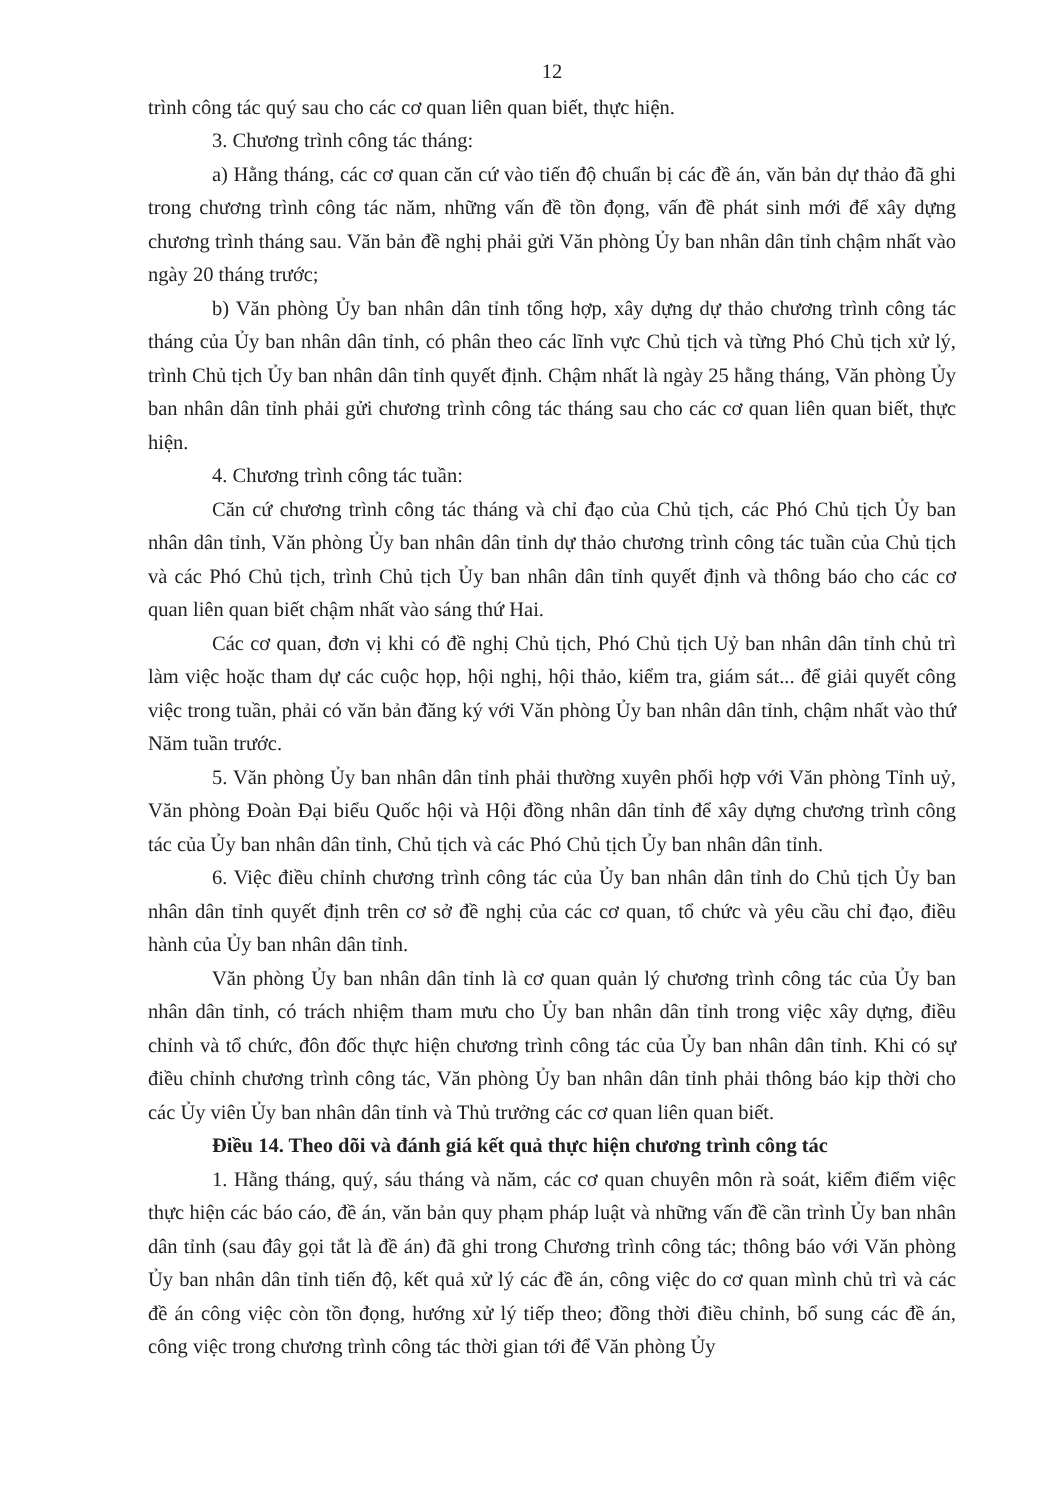12
trình công tác quý sau cho các cơ quan liên quan biết, thực hiện.
3. Chương trình công tác tháng:
a) Hằng tháng, các cơ quan căn cứ vào tiến độ chuẩn bị các đề án, văn bản dự thảo đã ghi trong chương trình công tác năm, những vấn đề tồn đọng, vấn đề phát sinh mới để xây dựng chương trình tháng sau. Văn bản đề nghị phải gửi Văn phòng Ủy ban nhân dân tỉnh chậm nhất vào ngày 20 tháng trước;
b) Văn phòng Ủy ban nhân dân tỉnh tổng hợp, xây dựng dự thảo chương trình công tác tháng của Ủy ban nhân dân tỉnh, có phân theo các lĩnh vực Chủ tịch và từng Phó Chủ tịch xử lý, trình Chủ tịch Ủy ban nhân dân tỉnh quyết định. Chậm nhất là ngày 25 hằng tháng, Văn phòng Ủy ban nhân dân tỉnh phải gửi chương trình công tác tháng sau cho các cơ quan liên quan biết, thực hiện.
4. Chương trình công tác tuần:
Căn cứ chương trình công tác tháng và chỉ đạo của Chủ tịch, các Phó Chủ tịch Ủy ban nhân dân tỉnh, Văn phòng Ủy ban nhân dân tỉnh dự thảo chương trình công tác tuần của Chủ tịch và các Phó Chủ tịch, trình Chủ tịch Ủy ban nhân dân tỉnh quyết định và thông báo cho các cơ quan liên quan biết chậm nhất vào sáng thứ Hai.
Các cơ quan, đơn vị khi có đề nghị Chủ tịch, Phó Chủ tịch Uỷ ban nhân dân tỉnh chủ trì làm việc hoặc tham dự các cuộc họp, hội nghị, hội thảo, kiểm tra, giám sát... để giải quyết công việc trong tuần, phải có văn bản đăng ký với Văn phòng Ủy ban nhân dân tỉnh, chậm nhất vào thứ Năm tuần trước.
5. Văn phòng Ủy ban nhân dân tỉnh phải thường xuyên phối hợp với Văn phòng Tỉnh uỷ, Văn phòng Đoàn Đại biểu Quốc hội và Hội đồng nhân dân tỉnh để xây dựng chương trình công tác của Ủy ban nhân dân tỉnh, Chủ tịch và các Phó Chủ tịch Ủy ban nhân dân tỉnh.
6. Việc điều chỉnh chương trình công tác của Ủy ban nhân dân tỉnh do Chủ tịch Ủy ban nhân dân tỉnh quyết định trên cơ sở đề nghị của các cơ quan, tổ chức và yêu cầu chỉ đạo, điều hành của Ủy ban nhân dân tỉnh.
Văn phòng Ủy ban nhân dân tỉnh là cơ quan quản lý chương trình công tác của Ủy ban nhân dân tỉnh, có trách nhiệm tham mưu cho Ủy ban nhân dân tỉnh trong việc xây dựng, điều chỉnh và tổ chức, đôn đốc thực hiện chương trình công tác của Ủy ban nhân dân tỉnh. Khi có sự điều chỉnh chương trình công tác, Văn phòng Ủy ban nhân dân tỉnh phải thông báo kịp thời cho các Ủy viên Ủy ban nhân dân tỉnh và Thủ trưởng các cơ quan liên quan biết.
Điều 14. Theo dõi và đánh giá kết quả thực hiện chương trình công tác
1. Hằng tháng, quý, sáu tháng và năm, các cơ quan chuyên môn rà soát, kiểm điểm việc thực hiện các báo cáo, đề án, văn bản quy phạm pháp luật và những vấn đề cần trình Ủy ban nhân dân tỉnh (sau đây gọi tắt là đề án) đã ghi trong Chương trình công tác; thông báo với Văn phòng Ủy ban nhân dân tỉnh tiến độ, kết quả xử lý các đề án, công việc do cơ quan mình chủ trì và các đề án công việc còn tồn đọng, hướng xử lý tiếp theo; đồng thời điều chỉnh, bổ sung các đề án, công việc trong chương trình công tác thời gian tới để Văn phòng Ủy